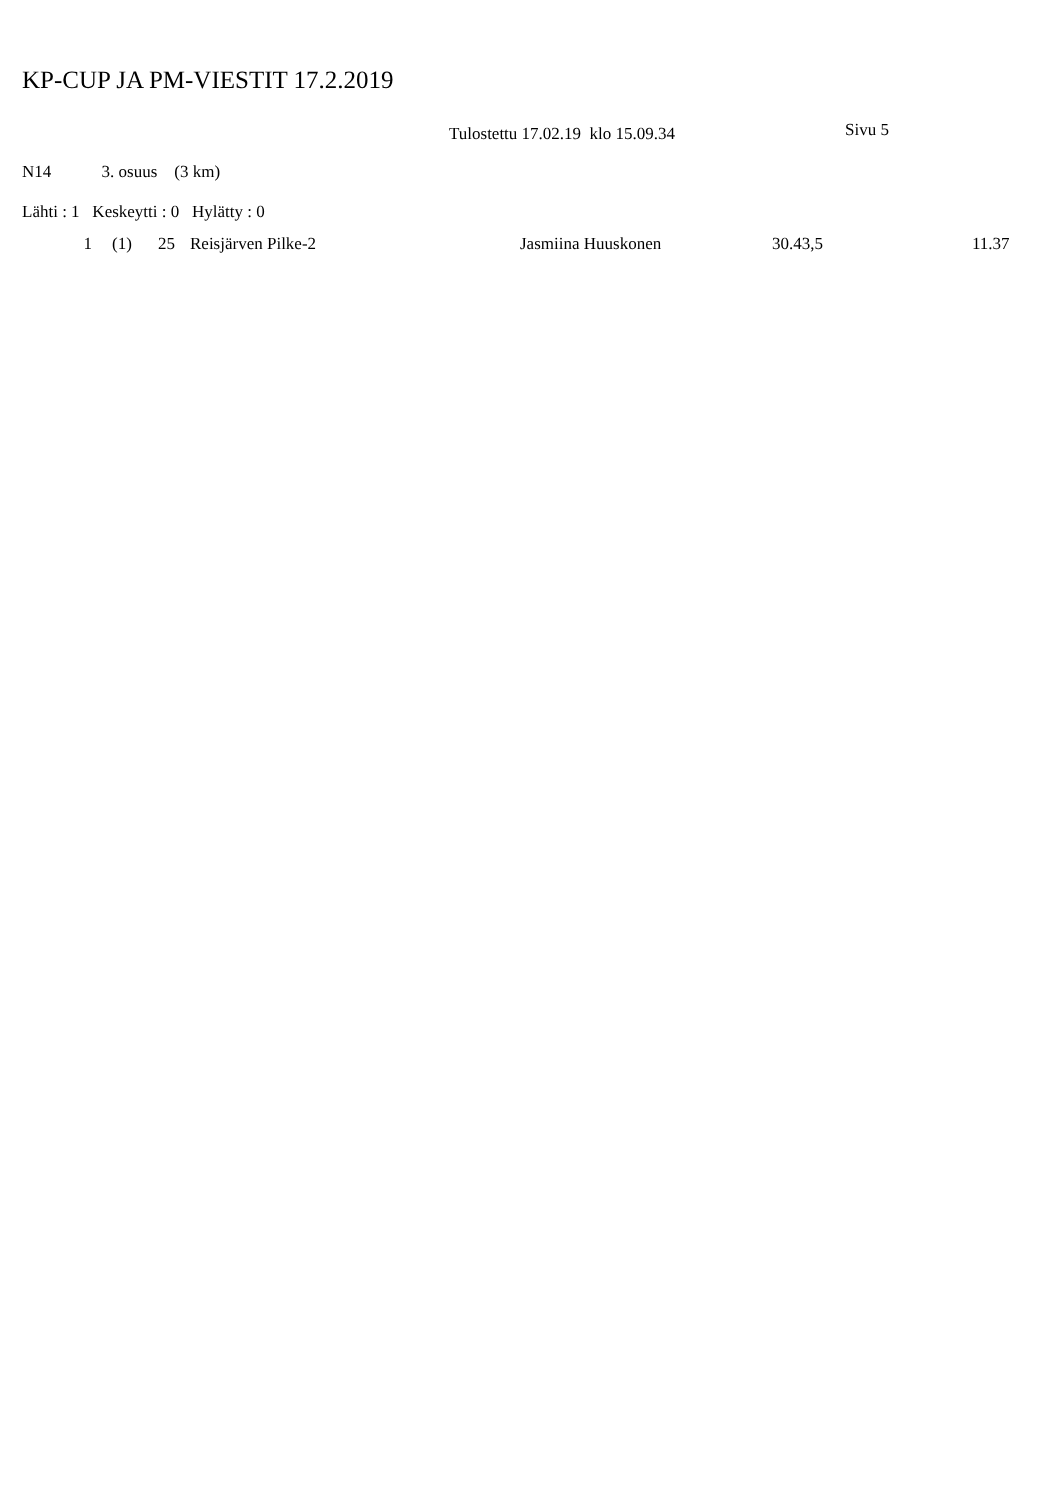KP-CUP JA PM-VIESTIT 17.2.2019
Tulostettu 17.02.19 klo 15.09.34
Sivu 5
N14 3. osuus (3 km)
Lähti : 1 Keskeytti : 0 Hylätty : 0
| 1 | (1) | 25 | Reisjärven Pilke-2 | Jasmiina Huuskonen | 30.43,5 | 11.37 |